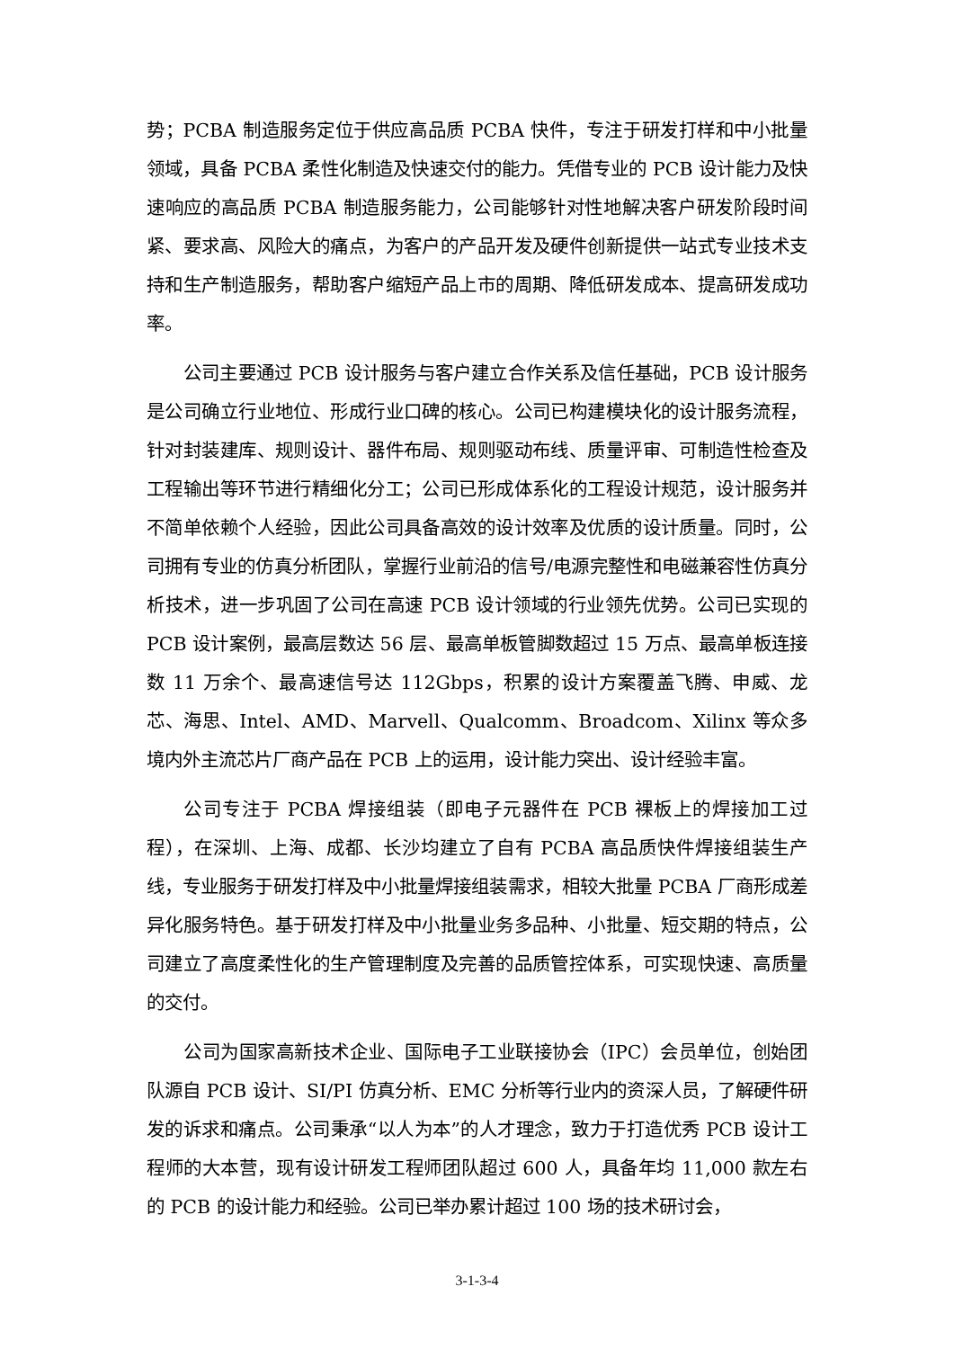势；PCBA 制造服务定位于供应高品质 PCBA 快件，专注于研发打样和中小批量领域，具备 PCBA 柔性化制造及快速交付的能力。凭借专业的 PCB 设计能力及快速响应的高品质 PCBA 制造服务能力，公司能够针对性地解决客户研发阶段时间紧、要求高、风险大的痛点，为客户的产品开发及硬件创新提供一站式专业技术支持和生产制造服务，帮助客户缩短产品上市的周期、降低研发成本、提高研发成功率。
公司主要通过 PCB 设计服务与客户建立合作关系及信任基础，PCB 设计服务是公司确立行业地位、形成行业口碑的核心。公司已构建模块化的设计服务流程，针对封装建库、规则设计、器件布局、规则驱动布线、质量评审、可制造性检查及工程输出等环节进行精细化分工；公司已形成体系化的工程设计规范，设计服务并不简单依赖个人经验，因此公司具备高效的设计效率及优质的设计质量。同时，公司拥有专业的仿真分析团队，掌握行业前沿的信号/电源完整性和电磁兼容性仿真分析技术，进一步巩固了公司在高速 PCB 设计领域的行业领先优势。公司已实现的 PCB 设计案例，最高层数达 56 层、最高单板管脚数超过 15 万点、最高单板连接数 11 万余个、最高速信号达 112Gbps，积累的设计方案覆盖飞腾、申威、龙芯、海思、Intel、AMD、Marvell、Qualcomm、Broadcom、Xilinx 等众多境内外主流芯片厂商产品在 PCB 上的运用，设计能力突出、设计经验丰富。
公司专注于 PCBA 焊接组装（即电子元器件在 PCB 裸板上的焊接加工过程），在深圳、上海、成都、长沙均建立了自有 PCBA 高品质快件焊接组装生产线，专业服务于研发打样及中小批量焊接组装需求，相较大批量 PCBA 厂商形成差异化服务特色。基于研发打样及中小批量业务多品种、小批量、短交期的特点，公司建立了高度柔性化的生产管理制度及完善的品质管控体系，可实现快速、高质量的交付。
公司为国家高新技术企业、国际电子工业联接协会（IPC）会员单位，创始团队源自 PCB 设计、SI/PI 仿真分析、EMC 分析等行业内的资深人员，了解硬件研发的诉求和痛点。公司秉承“以人为本”的人才理念，致力于打造优秀 PCB 设计工程师的大本营，现有设计研发工程师团队超过 600 人，具备年均 11,000 款左右的 PCB 的设计能力和经验。公司已举办累计超过 100 场的技术研讨会，
3-1-3-4